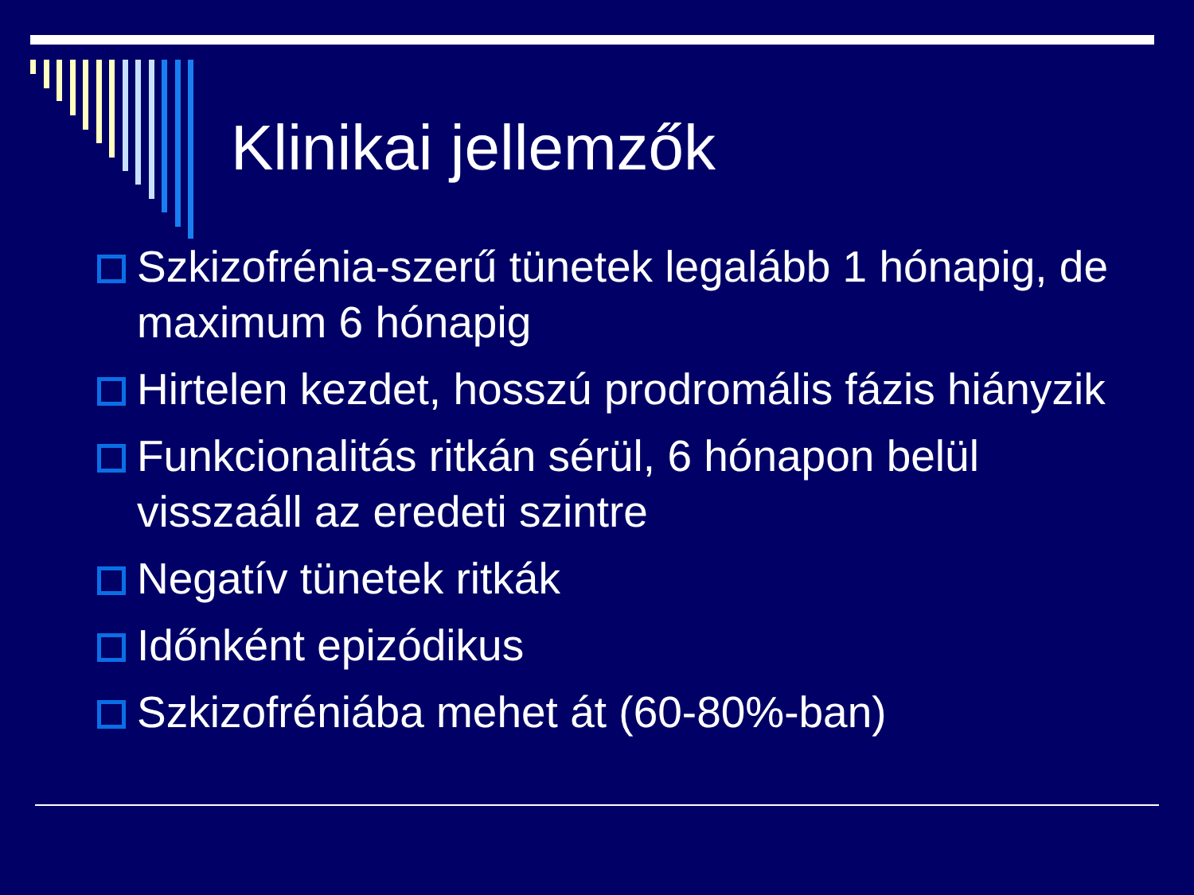Klinikai jellemzők
Szkizofrénia-szerű tünetek legalább 1 hónapig, de maximum 6 hónapig
Hirtelen kezdet, hosszú prodromális fázis hiányzik
Funkcionalitás ritkán sérül, 6 hónapon belül visszaáll az eredeti szintre
Negatív tünetek ritkák
Időnként epizódikus
Szkizofréniába mehet át (60-80%-ban)